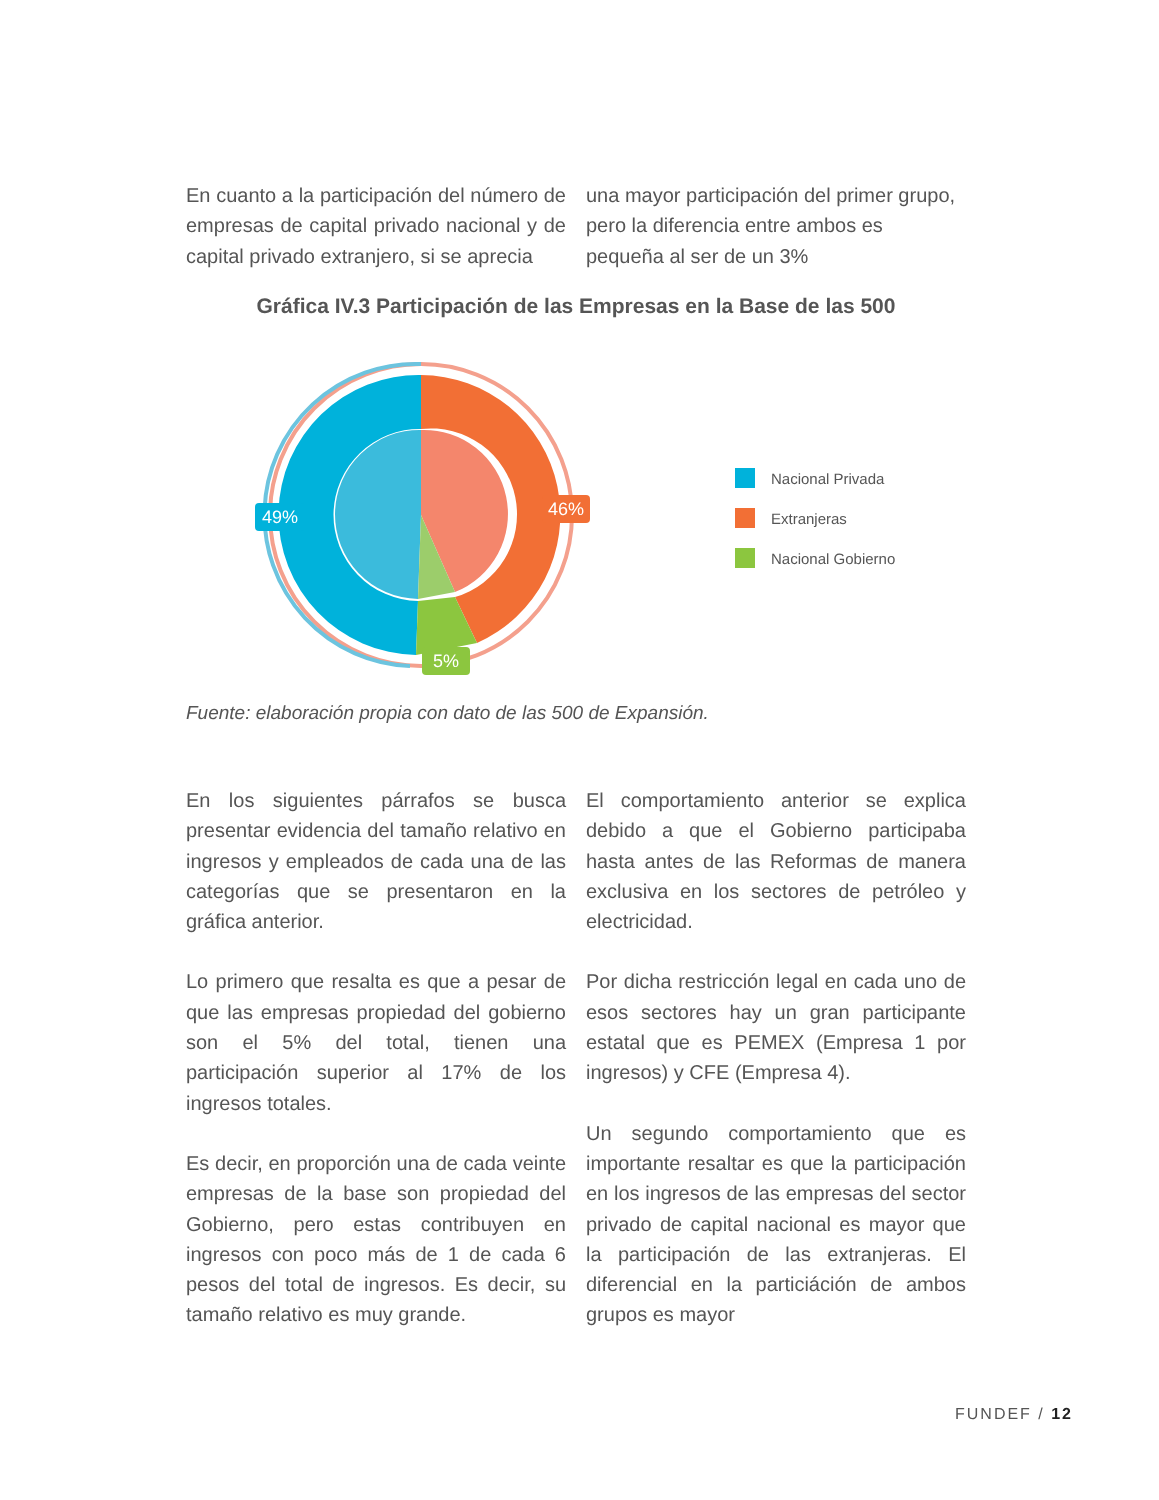En cuanto a la participación del número de empresas de capital privado nacional y de capital privado extranjero, si se aprecia
una mayor participación del primer grupo, pero la diferencia entre ambos es pequeña al ser de un 3%
Gráfica IV.3 Participación de las Empresas en la Base de las 500
49%
46%
5%
Nacional Privada
Extranjeras
Nacional Gobierno
Fuente: elaboración propia con dato de las 500 de Expansión.
En los siguientes párrafos se busca presentar evidencia del tamaño relativo en ingresos y empleados de cada una de las categorías que se presentaron en la gráfica anterior.
Lo primero que resalta es que a pesar de que las empresas propiedad del gobierno son el 5% del total, tienen una participación superior al 17% de los ingresos totales.
Es decir, en proporción una de cada veinte empresas de la base son propiedad del Gobierno, pero estas contribuyen en ingresos con poco más de 1 de cada 6 pesos del total de ingresos. Es decir, su tamaño relativo es muy grande.
El comportamiento anterior se explica debido a que el Gobierno participaba hasta antes de las Reformas de manera exclusiva en los sectores de petróleo y electricidad.
Por dicha restricción legal en cada uno de esos sectores hay un gran participante estatal que es PEMEX (Empresa 1 por ingresos) y CFE (Empresa 4).
Un segundo comportamiento que es importante resaltar es que la participación en los ingresos de las empresas del sector privado de capital nacional es mayor que la participación de las extranjeras. El diferencial en la particiáción de ambos grupos es mayor
FUNDEF / 12